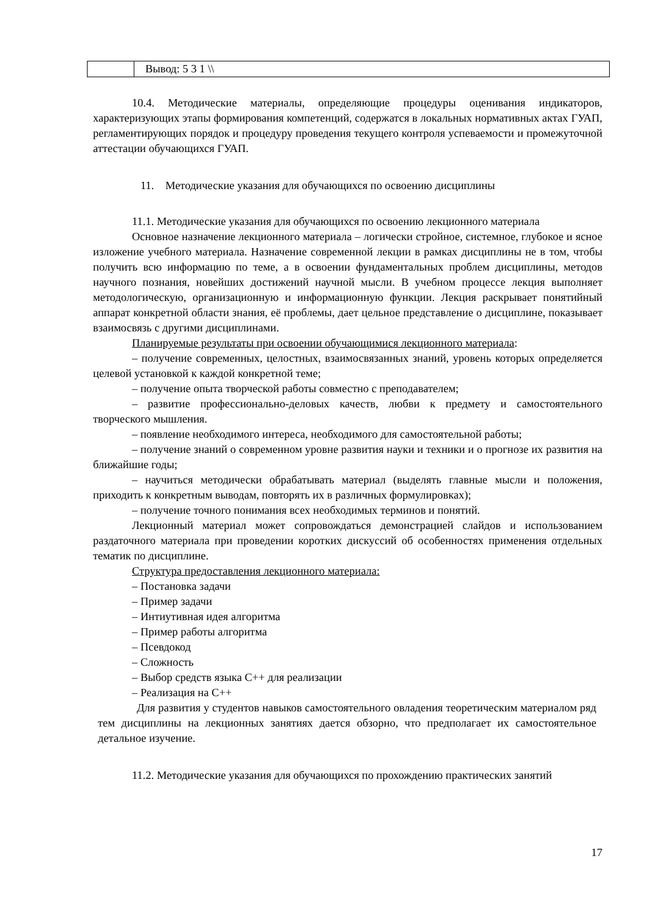| | Вывод: 5 3 1 \\ |
10.4. Методические материалы, определяющие процедуры оценивания индикаторов, характеризующих этапы формирования компетенций, содержатся в локальных нормативных актах ГУАП, регламентирующих порядок и процедуру проведения текущего контроля успеваемости и промежуточной аттестации обучающихся ГУАП.
11. Методические указания для обучающихся по освоению дисциплины
11.1. Методические указания для обучающихся по освоению лекционного материала
Основное назначение лекционного материала – логически стройное, системное, глубокое и ясное изложение учебного материала. Назначение современной лекции в рамках дисциплины не в том, чтобы получить всю информацию по теме, а в освоении фундаментальных проблем дисциплины, методов научного познания, новейших достижений научной мысли. В учебном процессе лекция выполняет методологическую, организационную и информационную функции. Лекция раскрывает понятийный аппарат конкретной области знания, её проблемы, дает цельное представление о дисциплине, показывает взаимосвязь с другими дисциплинами.
Планируемые результаты при освоении обучающимися лекционного материала:
– получение современных, целостных, взаимосвязанных знаний, уровень которых определяется целевой установкой к каждой конкретной теме;
– получение опыта творческой работы совместно с преподавателем;
– развитие профессионально-деловых качеств, любви к предмету и самостоятельного творческого мышления.
– появление необходимого интереса, необходимого для самостоятельной работы;
– получение знаний о современном уровне развития науки и техники и о прогнозе их развития на ближайшие годы;
– научиться методически обрабатывать материал (выделять главные мысли и положения, приходить к конкретным выводам, повторять их в различных формулировках);
– получение точного понимания всех необходимых терминов и понятий.
Лекционный материал может сопровождаться демонстрацией слайдов и использованием раздаточного материала при проведении коротких дискуссий об особенностях применения отдельных тематик по дисциплине.
Структура предоставления лекционного материала:
– Постановка задачи
– Пример задачи
– Интиутивная идея алгоритма
– Пример работы алгоритма
– Псевдокод
– Сложность
– Выбор средств языка C++ для реализации
– Реализация на C++
Для развития у студентов навыков самостоятельного овладения теоретическим материалом ряд тем дисциплины на лекционных занятиях дается обзорно, что предполагает их самостоятельное детальное изучение.
11.2. Методические указания для обучающихся по прохождению практических занятий
17